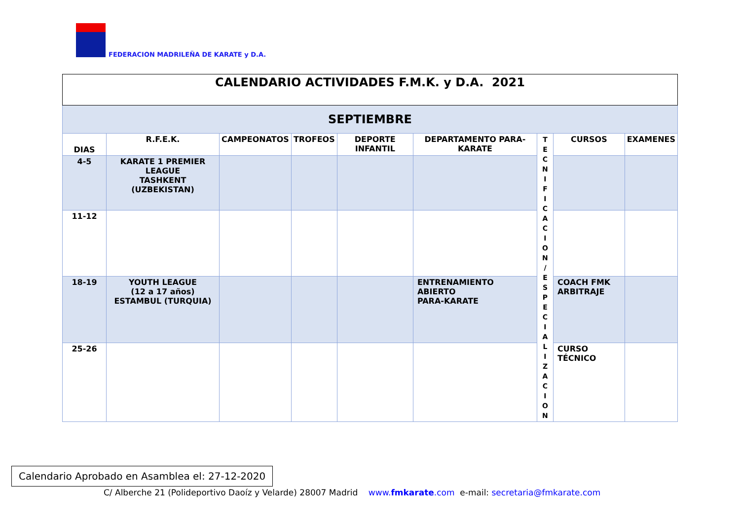FEDERACION MADRILEÑA DE KARATE y D.A.
| CALENDARIO ACTIVIDADES F.M.K. y D.A. 2021 | | | | | | | | |
| SEPTIEMBRE | | | | | | | | |
| DIAS | R.F.E.K. | CAMPEONATOS | TROFEOS | DEPORTE INFANTIL | DEPARTAMENTO PARA-KARATE | T E C N I F I C A C I O N / E S P E C I A L I Z A C I O N | CURSOS | EXAMENES |
| 4-5 | KARATE 1 PREMIER LEAGUE TASHKENT (UZBEKISTAN) | | | | | | | |
| 11-12 | | | | | | | | |
| 18-19 | YOUTH LEAGUE (12 a 17 años) ESTAMBUL (TURQUIA) | | | | ENTRENAMIENTO ABIERTO PARA-KARATE | | COACH FMK ARBITRAJE | |
| 25-26 | | | | | | | CURSO TÉCNICO | |
Calendario Aprobado en Asamblea el: 27-12-2020
C/ Alberche 21 (Polideportivo Daoíz y Velarde) 28007 Madrid www.fmkarate.com e-mail: secretaria@fmkarate.com